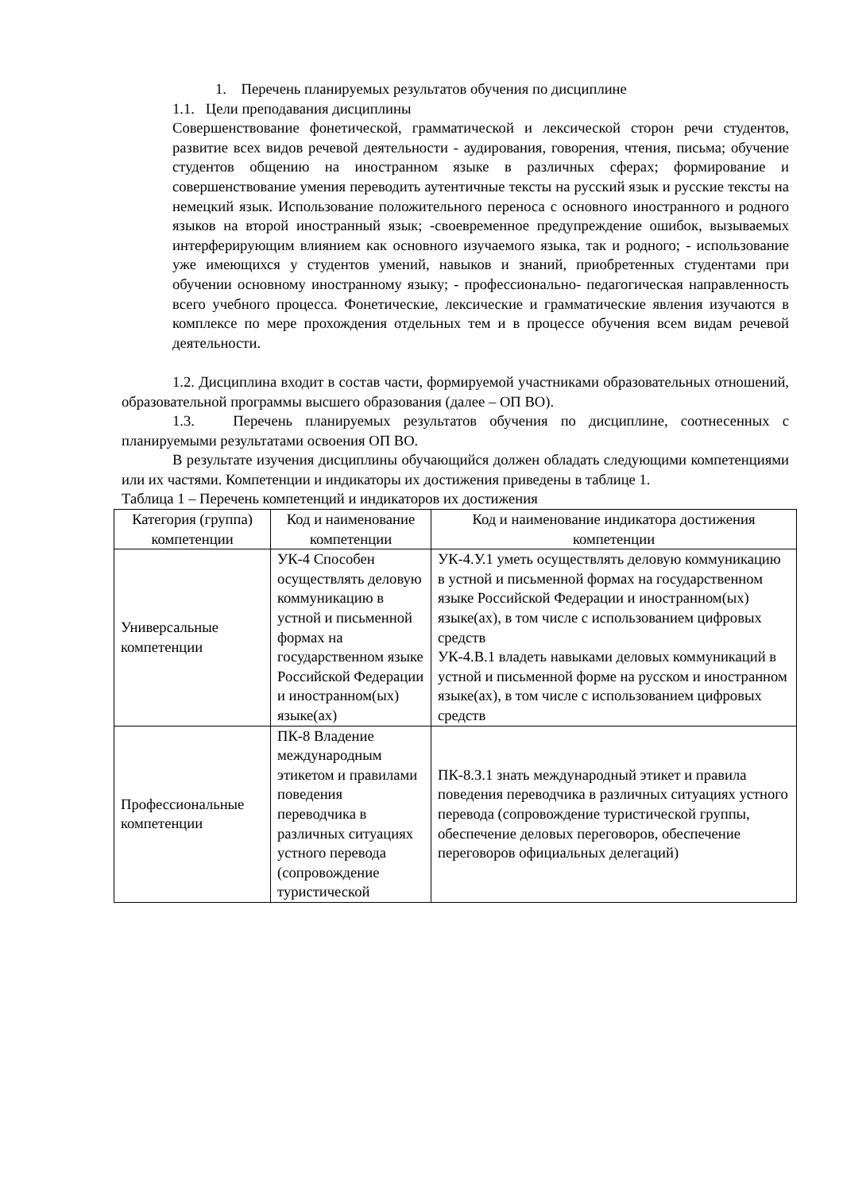1. Перечень планируемых результатов обучения по дисциплине
1.1. Цели преподавания дисциплины
Совершенствование фонетической, грамматической и лексической сторон речи студентов, развитие всех видов речевой деятельности - аудирования, говорения, чтения, письма; обучение студентов общению на иностранном языке в различных сферах; формирование и совершенствование умения переводить аутентичные тексты на русский язык и русские тексты на немецкий язык. Использование положительного переноса с основного иностранного и родного языков на второй иностранный язык; -своевременное предупреждение ошибок, вызываемых интерферирующим влиянием как основного изучаемого языка, так и родного; - использование уже имеющихся у студентов умений, навыков и знаний, приобретенных студентами при обучении основному иностранному языку; - профессионально- педагогическая направленность всего учебного процесса. Фонетические, лексические и грамматические явления изучаются в комплексе по мере прохождения отдельных тем и в процессе обучения всем видам речевой деятельности.
1.2. Дисциплина входит в состав части, формируемой участниками образовательных отношений, образовательной программы высшего образования (далее – ОП ВО).
1.3. Перечень планируемых результатов обучения по дисциплине, соотнесенных с планируемыми результатами освоения ОП ВО.
В результате изучения дисциплины обучающийся должен обладать следующими компетенциями или их частями. Компетенции и индикаторы их достижения приведены в таблице 1.
Таблица 1 – Перечень компетенций и индикаторов их достижения
| Категория (группа) компетенции | Код и наименование компетенции | Код и наименование индикатора достижения компетенции |
| --- | --- | --- |
| Универсальные компетенции | УК-4 Способен осуществлять деловую коммуникацию в устной и письменной формах на государственном языке Российской Федерации и иностранном(ых) языке(ах) | УК-4.У.1 уметь осуществлять деловую коммуникацию в устной и письменной формах на государственном языке Российской Федерации и иностранном(ых) языке(ах), в том числе с использованием цифровых средств УК-4.В.1 владеть навыками деловых коммуникаций в устной и письменной форме на русском и иностранном языке(ах), в том числе с использованием цифровых средств |
| Профессиональные компетенции | ПК-8 Владение международным этикетом и правилами поведения переводчика в различных ситуациях устного перевода (сопровождение туристической | ПК-8.З.1 знать международный этикет и правила поведения переводчика в различных ситуациях устного перевода (сопровождение туристической группы, обеспечение деловых переговоров, обеспечение переговоров официальных делегаций) |